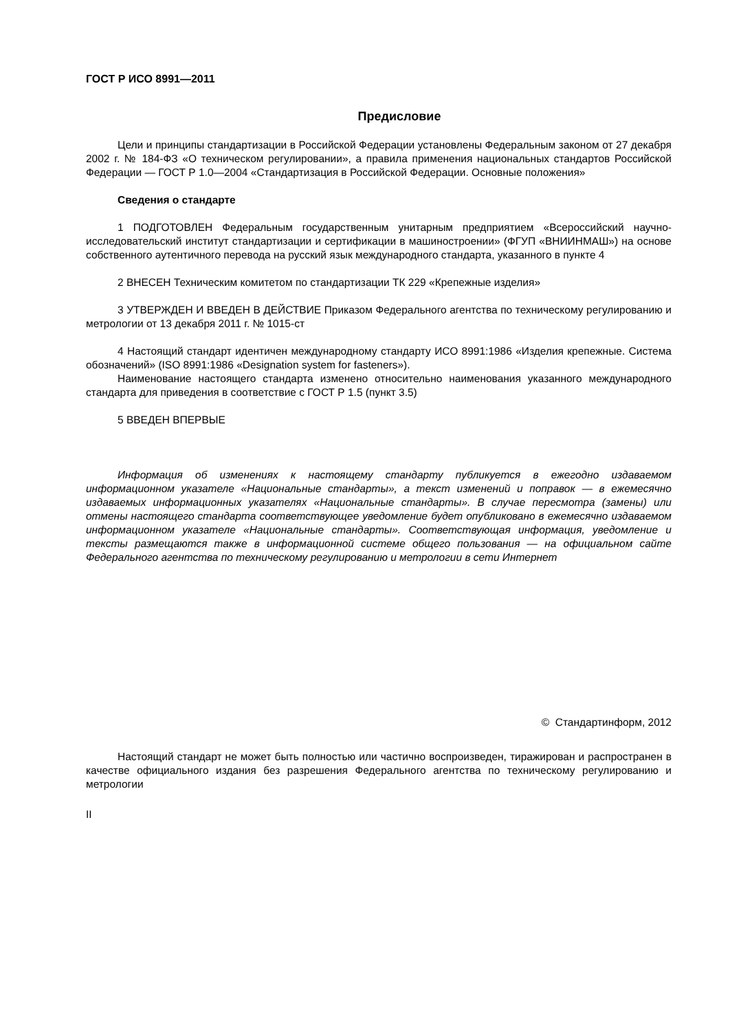ГОСТ Р ИСО 8991—2011
Предисловие
Цели и принципы стандартизации в Российской Федерации установлены Федеральным законом от 27 декабря 2002 г. № 184-ФЗ «О техническом регулировании», а правила применения национальных стандартов Российской Федерации — ГОСТ Р 1.0—2004 «Стандартизация в Российской Федерации. Основные положения»
Сведения о стандарте
1 ПОДГОТОВЛЕН Федеральным государственным унитарным предприятием «Всероссийский научно-исследовательский институт стандартизации и сертификации в машиностроении» (ФГУП «ВНИИНМАШ») на основе собственного аутентичного перевода на русский язык международного стандарта, указанного в пункте 4
2 ВНЕСЕН Техническим комитетом по стандартизации ТК 229 «Крепежные изделия»
3 УТВЕРЖДЕН И ВВЕДЕН В ДЕЙСТВИЕ Приказом Федерального агентства по техническому регулированию и метрологии от 13 декабря 2011 г. № 1015-ст
4 Настоящий стандарт идентичен международному стандарту ИСО 8991:1986 «Изделия крепежные. Система обозначений» (ISO 8991:1986 «Designation system for fasteners»).
Наименование настоящего стандарта изменено относительно наименования указанного международного стандарта для приведения в соответствие с ГОСТ Р 1.5 (пункт 3.5)
5 ВВЕДЕН ВПЕРВЫЕ
Информация об изменениях к настоящему стандарту публикуется в ежегодно издаваемом информационном указателе «Национальные стандарты», а текст изменений и поправок — в ежемесячно издаваемых информационных указателях «Национальные стандарты». В случае пересмотра (замены) или отмены настоящего стандарта соответствующее уведомление будет опубликовано в ежемесячно издаваемом информационном указателе «Национальные стандарты». Соответствующая информация, уведомление и тексты размещаются также в информационной системе общего пользования — на официальном сайте Федерального агентства по техническому регулированию и метрологии в сети Интернет
© Стандартинформ, 2012
Настоящий стандарт не может быть полностью или частично воспроизведен, тиражирован и распространен в качестве официального издания без разрешения Федерального агентства по техническому регулированию и метрологии
II